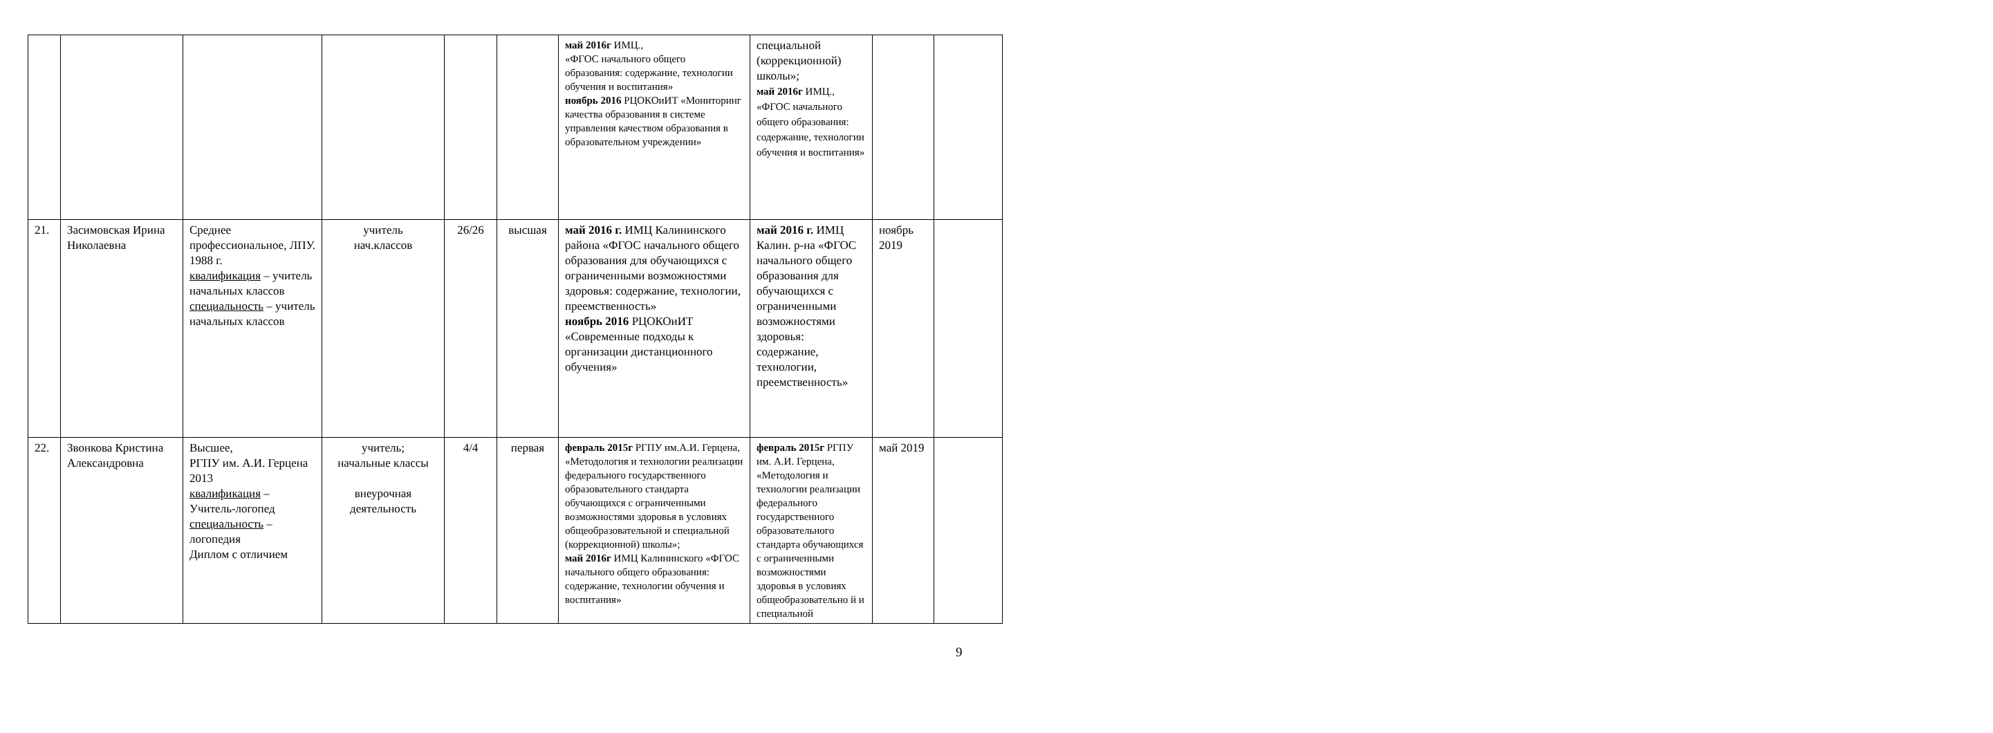| | | | | | | май 2016г ИМЦ., «ФГОС начального общего образования: содержание, технологии обучения и воспитания» ноябрь 2016 РЦОКОиИТ «Мониторинг качества образования в системе управления качеством образования в образовательном учреждении» | специальной (коррекционной) школы»; май 2016г ИМЦ., «ФГОС начального общего образования: содержание, технологии обучения и воспитания» | | |
| 21. | Засимовская Ирина Николаевна | Среднее профессиональное, ЛПУ. 1988 г. квалификация – учитель начальных классов специальность – учитель начальных классов | учитель нач.классов | 26/26 | высшая | май 2016 г. ИМЦ Калининского района «ФГОС начального общего образования для обучающихся с ограниченными возможностями здоровья: содержание, технологии, преемственность» ноябрь 2016 РЦОКОиИТ «Современные подходы к организации дистанционного обучения» | май 2016 г. ИМЦ Калин. р-на «ФГОС начального общего образования для обучающихся с ограниченными возможностями здоровья: содержание, технологии, преемственность» | ноябрь 2019 | |
| 22. | Звонкова Кристина Александровна | Высшее, РГПУ им. А.И. Герцена 2013 квалификация – Учитель-логопед специальность – логопедия Диплом с отличием | учитель; начальные классы внеурочная деятельность | 4/4 | первая | февраль 2015г РГПУ им.А.И. Герцена, «Методология и технологии реализации федерального государственного образовательного стандарта обучающихся с ограниченными возможностями здоровья в условиях общеобразовательной и специальной (коррекционной) школы»; май 2016г ИМЦ Калининского «ФГОС начального общего образования: содержание, технологии обучения и воспитания» | февраль 2015г РГПУ им. А.И. Герцена, «Методология и технологии реализации федерального государственного образовательного стандарта обучающихся с ограниченными возможностями здоровья в условиях общеобразовательно й и специальной | май 2019 | |
9